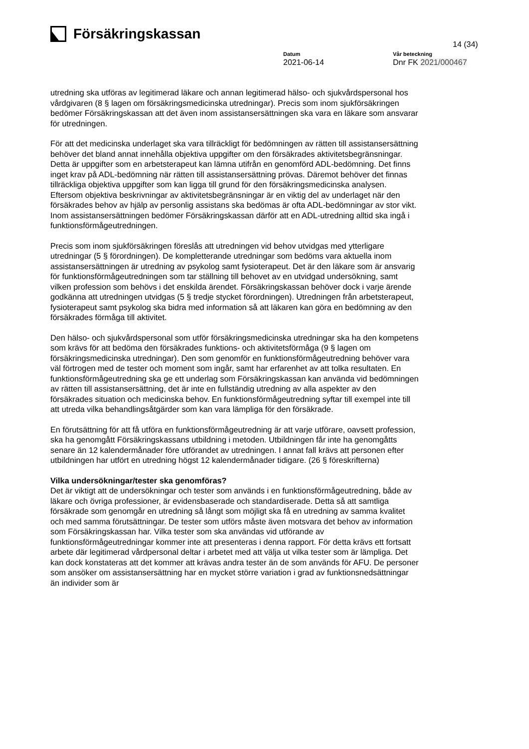Försäkringskassan
14 (34)
Datum
2021-06-14
Vår beteckning
Dnr FK 2021/000467
utredning ska utföras av legitimerad läkare och annan legitimerad hälso- och sjukvårdspersonal hos vårdgivaren (8 § lagen om försäkringsmedicinska utredningar). Precis som inom sjukförsäkringen bedömer Försäkringskassan att det även inom assistansersättningen ska vara en läkare som ansvarar för utredningen.
För att det medicinska underlaget ska vara tillräckligt för bedömningen av rätten till assistansersättning behöver det bland annat innehålla objektiva uppgifter om den försäkrades aktivitetsbegränsningar. Detta är uppgifter som en arbetsterapeut kan lämna utifrån en genomförd ADL-bedömning. Det finns inget krav på ADL-bedömning när rätten till assistansersättning prövas. Däremot behöver det finnas tillräckliga objektiva uppgifter som kan ligga till grund för den försäkringsmedicinska analysen. Eftersom objektiva beskrivningar av aktivitetsbegränsningar är en viktig del av underlaget när den försäkrades behov av hjälp av personlig assistans ska bedömas är ofta ADL-bedömningar av stor vikt. Inom assistansersättningen bedömer Försäkringskassan därför att en ADL-utredning alltid ska ingå i funktionsförmågeutredningen.
Precis som inom sjukförsäkringen föreslås att utredningen vid behov utvidgas med ytterligare utredningar (5 § förordningen). De kompletterande utredningar som bedöms vara aktuella inom assistansersättningen är utredning av psykolog samt fysioterapeut. Det är den läkare som är ansvarig för funktionsförmågeutredningen som tar ställning till behovet av en utvidgad undersökning, samt vilken profession som behövs i det enskilda ärendet. Försäkringskassan behöver dock i varje ärende godkänna att utredningen utvidgas (5 § tredje stycket förordningen). Utredningen från arbetsterapeut, fysioterapeut samt psykolog ska bidra med information så att läkaren kan göra en bedömning av den försäkrades förmåga till aktivitet.
Den hälso- och sjukvårdspersonal som utför försäkringsmedicinska utredningar ska ha den kompetens som krävs för att bedöma den försäkrades funktions- och aktivitetsförmåga (9 § lagen om försäkringsmedicinska utredningar). Den som genomför en funktionsförmågeutredning behöver vara väl förtrogen med de tester och moment som ingår, samt har erfarenhet av att tolka resultaten. En funktionsförmågeutredning ska ge ett underlag som Försäkringskassan kan använda vid bedömningen av rätten till assistansersättning, det är inte en fullständig utredning av alla aspekter av den försäkrades situation och medicinska behov. En funktionsförmågeutredning syftar till exempel inte till att utreda vilka behandlingsåtgärder som kan vara lämpliga för den försäkrade.
En förutsättning för att få utföra en funktionsförmågeutredning är att varje utförare, oavsett profession, ska ha genomgått Försäkringskassans utbildning i metoden. Utbildningen får inte ha genomgåtts senare än 12 kalendermånader före utförandet av utredningen. I annat fall krävs att personen efter utbildningen har utfört en utredning högst 12 kalendermånader tidigare. (26 § föreskrifterna)
Vilka undersökningar/tester ska genomföras?
Det är viktigt att de undersökningar och tester som används i en funktionsförmågeutredning, både av läkare och övriga professioner, är evidensbaserade och standardiserade. Detta så att samtliga försäkrade som genomgår en utredning så långt som möjligt ska få en utredning av samma kvalitet och med samma förutsättningar. De tester som utförs måste även motsvara det behov av information som Försäkringskassan har. Vilka tester som ska användas vid utförande av funktionsförmågeutredningar kommer inte att presenteras i denna rapport. För detta krävs ett fortsatt arbete där legitimerad vårdpersonal deltar i arbetet med att välja ut vilka tester som är lämpliga. Det kan dock konstateras att det kommer att krävas andra tester än de som används för AFU. De personer som ansöker om assistansersättning har en mycket större variation i grad av funktionsnedsättningar än individer som är